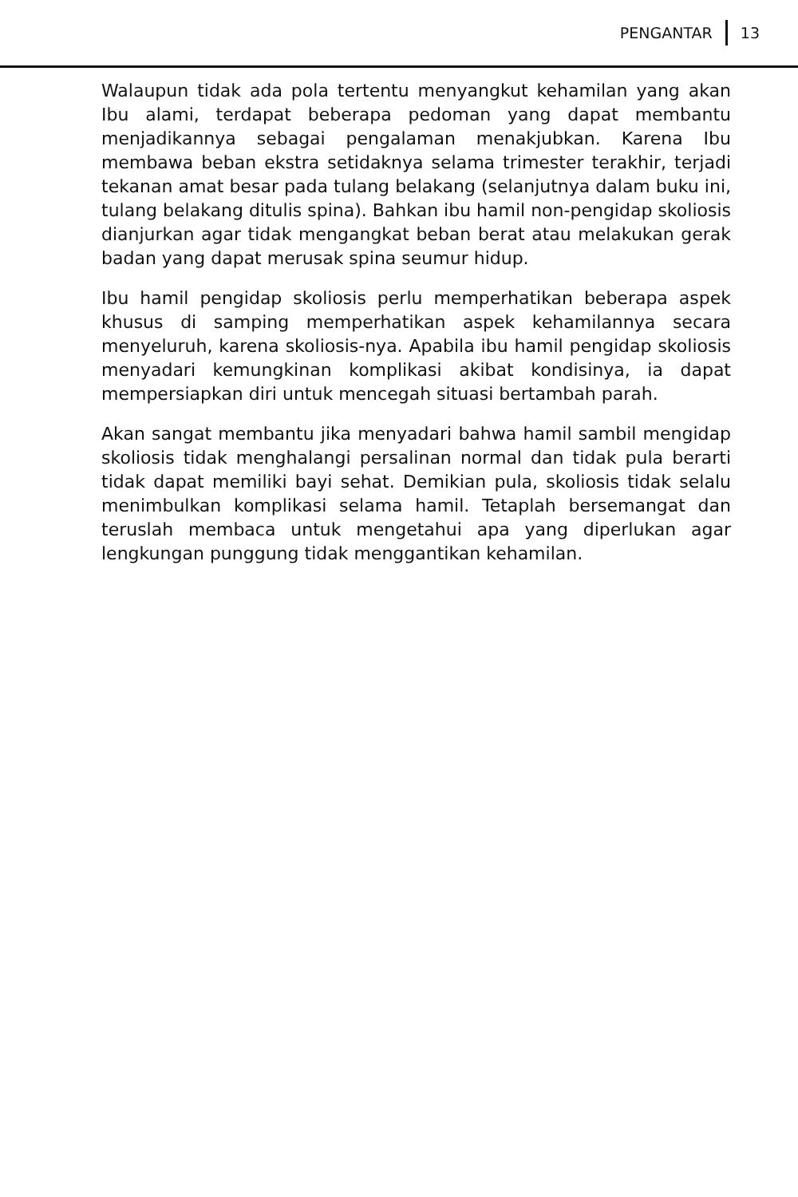PENGANTAR 13
Walaupun tidak ada pola tertentu menyangkut kehamilan yang akan Ibu alami, terdapat beberapa pedoman yang dapat membantu menjadikannya sebagai pengalaman menakjubkan. Karena Ibu membawa beban ekstra setidaknya selama trimester terakhir, terjadi tekanan amat besar pada tulang belakang (selanjutnya dalam buku ini, tulang belakang ditulis spina). Bahkan ibu hamil non-pengidap skoliosis dianjurkan agar tidak mengangkat beban berat atau melakukan gerak badan yang dapat merusak spina seumur hidup.
Ibu hamil pengidap skoliosis perlu memperhatikan beberapa aspek khusus di samping memperhatikan aspek kehamilannya secara menyeluruh, karena skoliosis-nya. Apabila ibu hamil pengidap skoliosis menyadari kemungkinan komplikasi akibat kondisinya, ia dapat mempersiapkan diri untuk mencegah situasi bertambah parah.
Akan sangat membantu jika menyadari bahwa hamil sambil mengidap skoliosis tidak menghalangi persalinan normal dan tidak pula berarti tidak dapat memiliki bayi sehat. Demikian pula, skoliosis tidak selalu menimbulkan komplikasi selama hamil. Tetaplah bersemangat dan teruslah membaca untuk mengetahui apa yang diperlukan agar lengkungan punggung tidak menggantikan kehamilan.